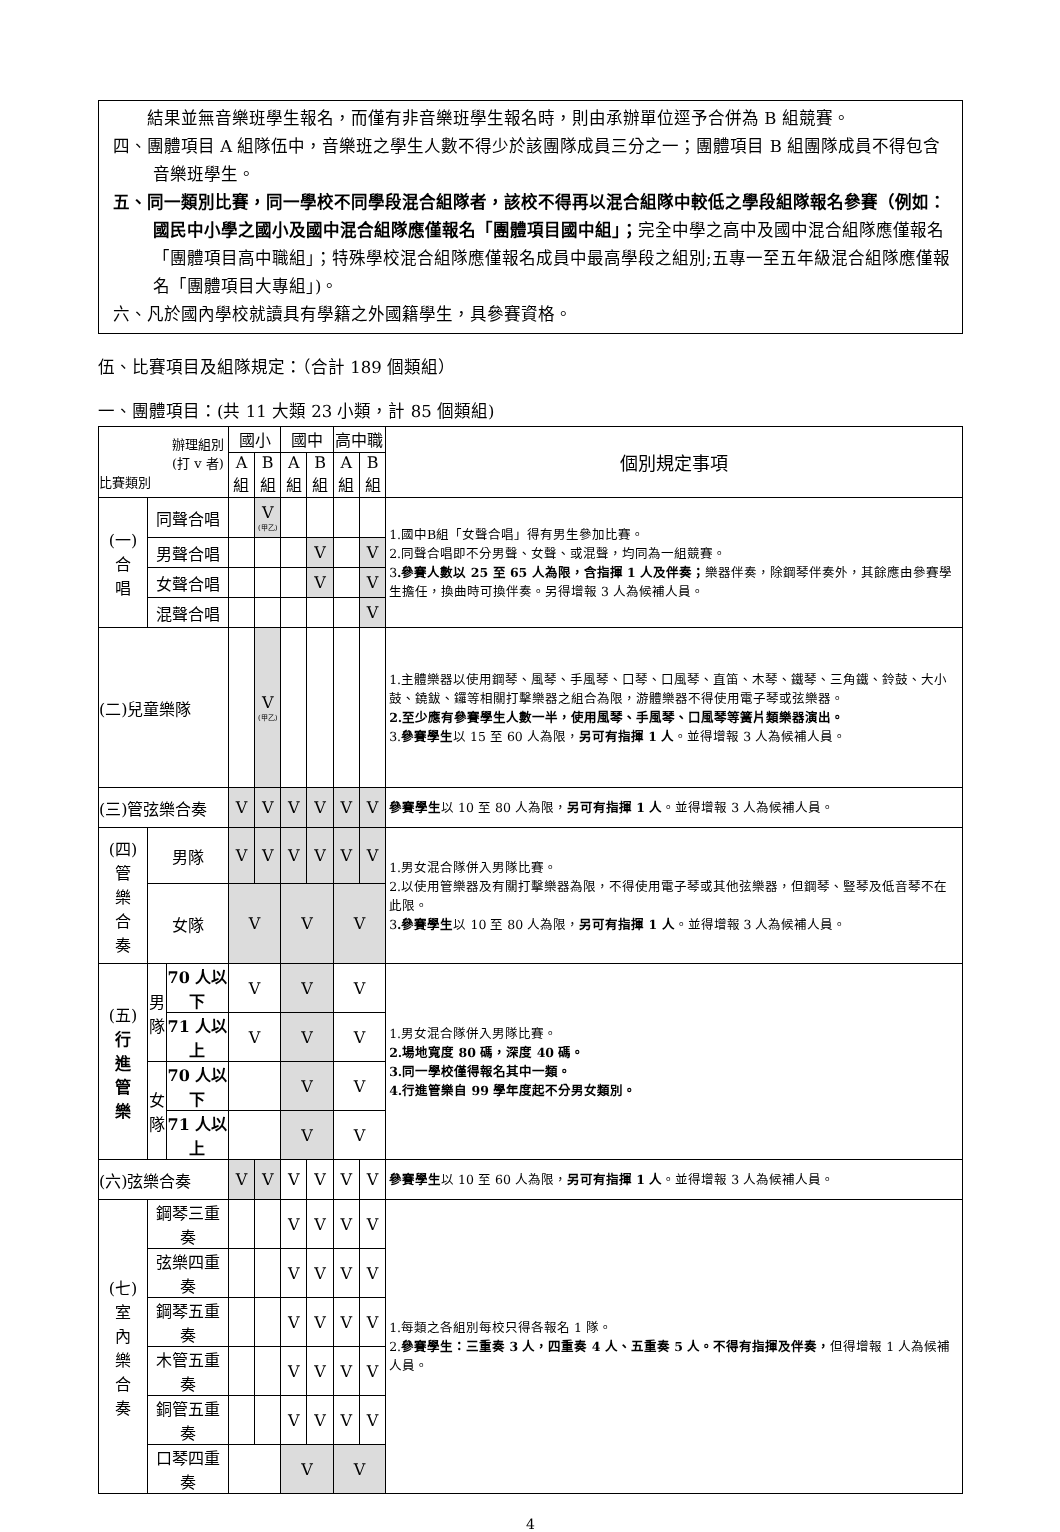結果並無音樂班學生報名，而僅有非音樂班學生報名時，則由承辦單位逕予合併為 B 組競賽。
四、團體項目 A 組隊伍中，音樂班之學生人數不得少於該團隊成員三分之一；團體項目 B 組團隊成員不得包含音樂班學生。
五、同一類別比賽，同一學校不同學段混合組隊者，該校不得再以混合組隊中較低之學段組隊報名參賽（例如：國民中小學之國小及國中混合組隊應僅報名「團體項目國中組」；完全中學之高中及國中混合組隊應僅報名「團體項目高中職組」；特殊學校混合組隊應僅報名成員中最高學段之組別;五專一至五年級混合組隊應僅報名「團體項目大專組」)。
六、凡於國內學校就讀具有學籍之外國籍學生，具參賽資格。
伍、比賽項目及組隊規定：（合計 189 個類組）
一、團體項目：(共 11 大類 23 小類，計 85 個類組)
| 辦理組別 (打 v 者) 比賽類別 | | | 國小 | | 國中 | | 高中職 | | 個別規定事項 |
| --- | --- | --- | --- | --- | --- | --- | --- | --- | --- |
| | | | A 組 | B 組 | A 組 | B 組 | A 組 | B 組 | |
| (一) 合 唱 | 同聲合唱 | | | V (甲乙) | | | | | 1.國中B組「女聲合唱」得有男生參加比賽。 2.同聲合唱即不分男聲、女聲、或混聲，均同為一組競賽。 3 .參賽人數以 25 至 65 人為限，含指揮 1 人及伴奏； 樂器伴奏，除鋼琴伴奏外，其餘應由參賽學生擔任，換曲時可換伴奏。另得增報 3 人為候補人員。 |
| | 男聲合唱 | | | | | V | | V | |
| | 女聲合唱 | | | | | V | | V | |
| | 混聲合唱 | | | | | | | V | |
| (二)兒童樂隊 | | | | V (甲乙) | | | | | 1.主體樂器以使用鋼琴、風琴、手風琴、口琴、口風琴、直笛、木琴、鐵琴、三角鐵、鈴鼓、大小鼓、鐃鈸、鑼等相關打擊樂器之組合為限，游體樂器不得使用電子琴或弦樂器。 2.至少應有參賽學生人數一半，使用風琴、手風琴、口風琴等簧片類樂器演出。 3. 參賽學生 以 15 至 60 人為限， 另可有指揮 1 人 。並得增報 3 人為候補人員。 |
| (三)管弦樂合奏 | | | V | V | V | V | V | V | 參賽學生 以 10 至 80 人為限， 另可有指揮 1 人 。並得增報 3 人為候補人員。 |
| (四) 管 樂 合 奏 | 男隊 | | V | V | V | V | V | V | 1.男女混合隊併入男隊比賽。 2.以使用管樂器及有關打擊樂器為限，不得使用電子琴或其他弦樂器，但鋼琴、豎琴及低音琴不在此限。 3 .參賽學生 以 10 至 80 人為限， 另可有指揮 1 人 。並得增報 3 人為候補人員。 |
| | 女隊 | | V | | V | | V | | |
| (五) 行 進 管 樂 | 男 隊 | 70 人以下 | V | | V | | V | | 1.男女混合隊併入男隊比賽。 2.場地寬度 80 碼，深度 40 碼。 3.同一學校僅得報名其中一類。 4.行進管樂自 99 學年度起不分男女類別。 |
| | | 71 人以上 | V | | V | | V | | |
| | 女 隊 | 70 人以下 | | | V | | V | | |
| | | 71 人以上 | | | V | | V | | |
| (六)弦樂合奏 | | | V | V | V | V | V | V | 參賽學生 以 10 至 60 人為限， 另可有指揮 1 人 。並得增報 3 人為候補人員。 |
| (七) 室 內 樂 合 奏 | 鋼琴三重奏 | | | | V | V | V | V | 1.每類之各組別每校只得各報名 1 隊。 2. 參賽學生：三重奏 3 人，四重奏 4 人、五重奏 5 人。不得有指揮及伴奏， 但得增報 1 人為候補人員。 |
| | 弦樂四重奏 | | | | V | V | V | V | |
| | 鋼琴五重奏 | | | | V | V | V | V | |
| | 木管五重奏 | | | | V | V | V | V | |
| | 銅管五重奏 | | | | V | V | V | V | |
| | 口琴四重奏 | | | | V | | V | | |
4